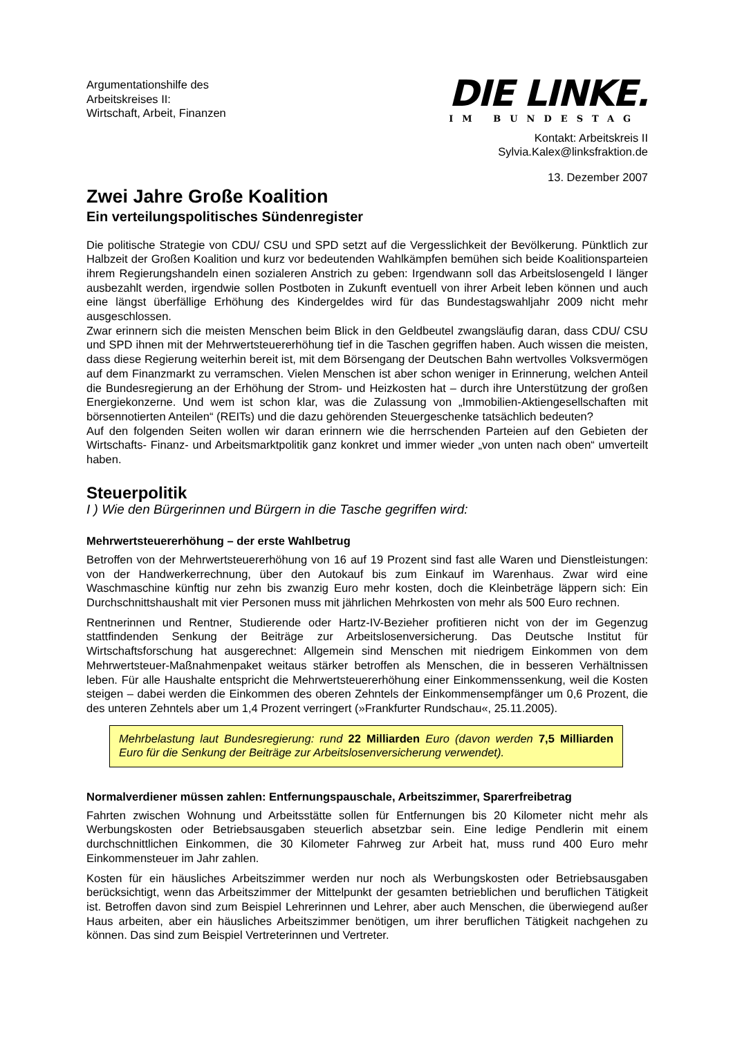Argumentationshilfe des
Arbeitskreises II:
Wirtschaft, Arbeit, Finanzen
DIE LINKE.
IM BUNDESTAG
Kontakt: Arbeitskreis II
Sylvia.Kalex@linksfraktion.de
13. Dezember 2007
Zwei Jahre Große Koalition
Ein verteilungspolitisches Sündenregister
Die politische Strategie von CDU/ CSU und SPD setzt auf die Vergesslichkeit der Bevölkerung. Pünktlich zur Halbzeit der Großen Koalition und kurz vor bedeutenden Wahlkämpfen bemühen sich beide Koalitionsparteien ihrem Regierungshandeln einen sozialeren Anstrich zu geben: Irgendwann soll das Arbeitslosengeld I länger ausbezahlt werden, irgendwie sollen Postboten in Zukunft eventuell von ihrer Arbeit leben können und auch eine längst überfällige Erhöhung des Kindergeldes wird für das Bundestagswahljahr 2009 nicht mehr ausgeschlossen.
Zwar erinnern sich die meisten Menschen beim Blick in den Geldbeutel zwangsläufig daran, dass CDU/ CSU und SPD ihnen mit der Mehrwertsteuererhöhung tief in die Taschen gegriffen haben. Auch wissen die meisten, dass diese Regierung weiterhin bereit ist, mit dem Börsengang der Deutschen Bahn wertvolles Volksvermögen auf dem Finanzmarkt zu verramschen. Vielen Menschen ist aber schon weniger in Erinnerung, welchen Anteil die Bundesregierung an der Erhöhung der Strom- und Heizkosten hat – durch ihre Unterstützung der großen Energiekonzerne. Und wem ist schon klar, was die Zulassung von „Immobilien-Aktiengesellschaften mit börsennotierten Anteilen“ (REITs) und die dazu gehörenden Steuergeschenke tatsächlich bedeuten?
Auf den folgenden Seiten wollen wir daran erinnern wie die herrschenden Parteien auf den Gebieten der Wirtschafts- Finanz- und Arbeitsmarktpolitik ganz konkret und immer wieder „von unten nach oben“ umverteilt haben.
Steuerpolitik
I ) Wie den Bürgerinnen und Bürgern in die Tasche gegriffen wird:
Mehrwertsteuererhöhung – der erste Wahlbetrug
Betroffen von der Mehrwertsteuererhöhung von 16 auf 19 Prozent sind fast alle Waren und Dienstleistungen: von der Handwerkerrechnung, über den Autokauf bis zum Einkauf im Warenhaus. Zwar wird eine Waschmaschine künftig nur zehn bis zwanzig Euro mehr kosten, doch die Kleinbeträge läppern sich: Ein Durchschnittshaushalt mit vier Personen muss mit jährlichen Mehrkosten von mehr als 500 Euro rechnen.
Rentnerinnen und Rentner, Studierende oder Hartz-IV-Bezieher profitieren nicht von der im Gegenzug stattfindenden Senkung der Beiträge zur Arbeitslosenversicherung. Das Deutsche Institut für Wirtschaftsforschung hat ausgerechnet: Allgemein sind Menschen mit niedrigem Einkommen von dem Mehrwertsteuer-Maßnahmenpaket weitaus stärker betroffen als Menschen, die in besseren Verhältnissen leben. Für alle Haushalte entspricht die Mehrwertsteuererhöhung einer Einkommenssenkung, weil die Kosten steigen – dabei werden die Einkommen des oberen Zehntels der Einkommensempfänger um 0,6 Prozent, die des unteren Zehntels aber um 1,4 Prozent verringert (»Frankfurter Rundschau«, 25.11.2005).
Mehrbelastung laut Bundesregierung: rund 22 Milliarden Euro (davon werden 7,5 Milliarden Euro für die Senkung der Beiträge zur Arbeitslosenversicherung verwendet).
Normalverdiener müssen zahlen: Entfernungspauschale, Arbeitszimmer, Sparerfreibetrag
Fahrten zwischen Wohnung und Arbeitsstätte sollen für Entfernungen bis 20 Kilometer nicht mehr als Werbungskosten oder Betriebsausgaben steuerlich absetzbar sein. Eine ledige Pendlerin mit einem durchschnittlichen Einkommen, die 30 Kilometer Fahrweg zur Arbeit hat, muss rund 400 Euro mehr Einkommensteuer im Jahr zahlen.
Kosten für ein häusliches Arbeitszimmer werden nur noch als Werbungskosten oder Betriebsausgaben berücksichtigt, wenn das Arbeitszimmer der Mittelpunkt der gesamten betrieblichen und beruflichen Tätigkeit ist. Betroffen davon sind zum Beispiel Lehrerinnen und Lehrer, aber auch Menschen, die überwiegend außer Haus arbeiten, aber ein häusliches Arbeitszimmer benötigen, um ihrer beruflichen Tätigkeit nachgehen zu können. Das sind zum Beispiel Vertreterinnen und Vertreter.